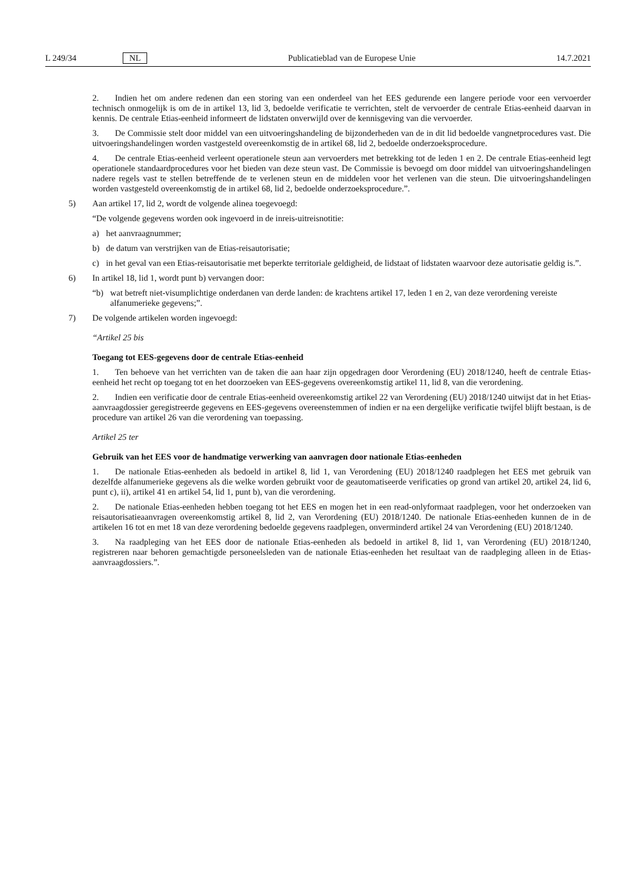L 249/34 NL Publicatieblad van de Europese Unie 14.7.2021
2. Indien het om andere redenen dan een storing van een onderdeel van het EES gedurende een langere periode voor een vervoerder technisch onmogelijk is om de in artikel 13, lid 3, bedoelde verificatie te verrichten, stelt de vervoerder de centrale Etias-eenheid daarvan in kennis. De centrale Etias-eenheid informeert de lidstaten onverwijld over de kennisgeving van die vervoerder.
3. De Commissie stelt door middel van een uitvoeringshandeling de bijzonderheden van de in dit lid bedoelde vangnetprocedures vast. Die uitvoeringshandelingen worden vastgesteld overeenkomstig de in artikel 68, lid 2, bedoelde onderzoeksprocedure.
4. De centrale Etias-eenheid verleent operationele steun aan vervoerders met betrekking tot de leden 1 en 2. De centrale Etias-eenheid legt operationele standaardprocedures voor het bieden van deze steun vast. De Commissie is bevoegd om door middel van uitvoeringshandelingen nadere regels vast te stellen betreffende de te verlenen steun en de middelen voor het verlenen van die steun. Die uitvoeringshandelingen worden vastgesteld overeenkomstig de in artikel 68, lid 2, bedoelde onderzoeksprocedure.”.
5) Aan artikel 17, lid 2, wordt de volgende alinea toegevoegd:
“De volgende gegevens worden ook ingevoerd in de inreis-uitreisnotitie:
a) het aanvraagnummer;
b) de datum van verstrijken van de Etias-reisautorisatie;
c) in het geval van een Etias-reisautorisatie met beperkte territoriale geldigheid, de lidstaat of lidstaten waarvoor deze autorisatie geldig is.”.
6) In artikel 18, lid 1, wordt punt b) vervangen door:
“b) wat betreft niet-visumplichtige onderdanen van derde landen: de krachtens artikel 17, leden 1 en 2, van deze verordening vereiste alfanumerieke gegevens;”.
7) De volgende artikelen worden ingevoegd:
“Artikel 25 bis
Toegang tot EES-gegevens door de centrale Etias-eenheid
1. Ten behoeve van het verrichten van de taken die aan haar zijn opgedragen door Verordening (EU) 2018/1240, heeft de centrale Etias-eenheid het recht op toegang tot en het doorzoeken van EES-gegevens overeenkomstig artikel 11, lid 8, van die verordening.
2. Indien een verificatie door de centrale Etias-eenheid overeenkomstig artikel 22 van Verordening (EU) 2018/1240 uitwijst dat in het Etias-aanvraagdossier geregistreerde gegevens en EES-gegevens overeenstemmen of indien er na een dergelijke verificatie twijfel blijft bestaan, is de procedure van artikel 26 van die verordening van toepassing.
Artikel 25 ter
Gebruik van het EES voor de handmatige verwerking van aanvragen door nationale Etias-eenheden
1. De nationale Etias-eenheden als bedoeld in artikel 8, lid 1, van Verordening (EU) 2018/1240 raadplegen het EES met gebruik van dezelfde alfanumerieke gegevens als die welke worden gebruikt voor de geautomatiseerde verificaties op grond van artikel 20, artikel 24, lid 6, punt c), ii), artikel 41 en artikel 54, lid 1, punt b), van die verordening.
2. De nationale Etias-eenheden hebben toegang tot het EES en mogen het in een read-onlyformaat raadplegen, voor het onderzoeken van reisautorisatieaanvragen overeenkomstig artikel 8, lid 2, van Verordening (EU) 2018/1240. De nationale Etias-eenheden kunnen de in de artikelen 16 tot en met 18 van deze verordening bedoelde gegevens raadplegen, onverminderd artikel 24 van Verordening (EU) 2018/1240.
3. Na raadpleging van het EES door de nationale Etias-eenheden als bedoeld in artikel 8, lid 1, van Verordening (EU) 2018/1240, registreren naar behoren gemachtigde personeelsleden van de nationale Etias-eenheden het resultaat van de raadpleging alleen in de Etias-aanvraagdossiers.”.